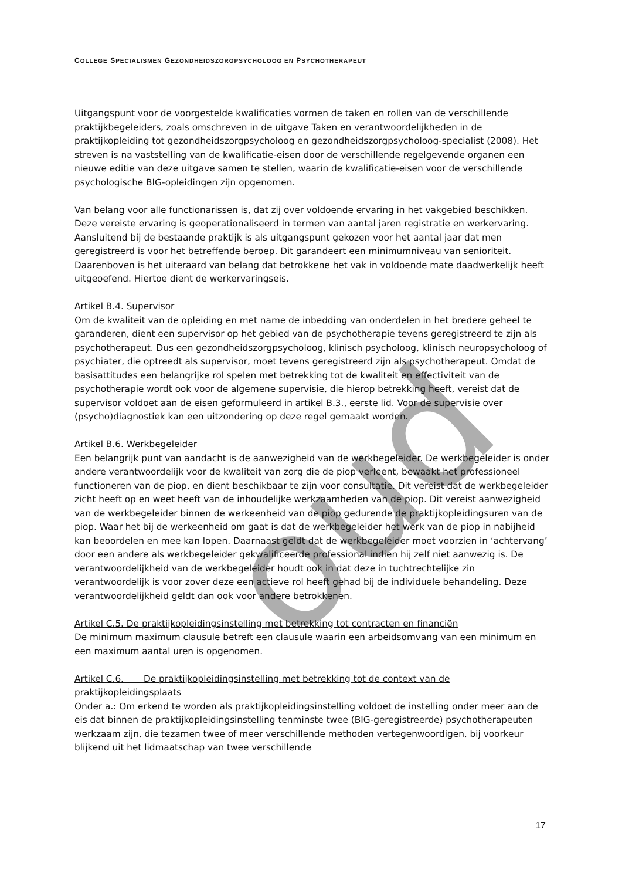oud
COLLEGE SPECIALISMEN GEZONDHEIDSZORGPSYCHOLOOG EN PSYCHOTHERAPEUT
Uitgangspunt voor de voorgestelde kwalificaties vormen de taken en rollen van de verschillende praktijkbegeleiders, zoals omschreven in de uitgave Taken en verantwoordelijkheden in de praktijkopleiding tot gezondheidszorgpsycholoog en gezondheidszorgpsycholoog-specialist (2008). Het streven is na vaststelling van de kwalificatie-eisen door de verschillende regelgevende organen een nieuwe editie van deze uitgave samen te stellen, waarin de kwalificatie-eisen voor de verschillende psychologische BIG-opleidingen zijn opgenomen.
Van belang voor alle functionarissen is, dat zij over voldoende ervaring in het vakgebied beschikken. Deze vereiste ervaring is geoperationaliseerd in termen van aantal jaren registratie en werkervaring. Aansluitend bij de bestaande praktijk is als uitgangspunt gekozen voor het aantal jaar dat men geregistreerd is voor het betreffende beroep. Dit garandeert een minimumniveau van senioriteit.
Daarenboven is het uiteraard van belang dat betrokkene het vak in voldoende mate daadwerkelijk heeft uitgeoefend. Hiertoe dient de werkervaringseis.
Artikel B.4. Supervisor
Om de kwaliteit van de opleiding en met name de inbedding van onderdelen in het bredere geheel te garanderen, dient een supervisor op het gebied van de psychotherapie tevens geregistreerd te zijn als psychotherapeut. Dus een gezondheidszorgpsycholoog, klinisch psycholoog, klinisch neuropsycholoog of psychiater, die optreedt als supervisor, moet tevens geregistreerd zijn als psychotherapeut. Omdat de basisattitudes een belangrijke rol spelen met betrekking tot de kwaliteit en effectiviteit van de psychotherapie wordt ook voor de algemene supervisie, die hierop betrekking heeft, vereist dat de supervisor voldoet aan de eisen geformuleerd in artikel B.3., eerste lid. Voor de supervisie over (psycho)diagnostiek kan een uitzondering op deze regel gemaakt worden.
Artikel B.6. Werkbegeleider
Een belangrijk punt van aandacht is de aanwezigheid van de werkbegeleider. De werkbegeleider is onder andere verantwoordelijk voor de kwaliteit van zorg die de piop verleent, bewaakt het professioneel functioneren van de piop, en dient beschikbaar te zijn voor consultatie. Dit vereist dat de werkbegeleider zicht heeft op en weet heeft van de inhoudelijke werkzaamheden van de piop. Dit vereist aanwezigheid van de werkbegeleider binnen de werkeenheid van de piop gedurende de praktijkopleidingsuren van de piop. Waar het bij de werkeenheid om gaat is dat de werkbegeleider het werk van de piop in nabijheid kan beoordelen en mee kan lopen. Daarnaast geldt dat de werkbegeleider moet voorzien in ‘achtervang’ door een andere als werkbegeleider gekwalificeerde professional indien hij zelf niet aanwezig is. De verantwoordelijkheid van de werkbegeleider houdt ook in dat deze in tuchtrechtelijke zin verantwoordelijk is voor zover deze een actieve rol heeft gehad bij de individuele behandeling. Deze verantwoordelijkheid geldt dan ook voor andere betrokkenen.
Artikel C.5. De praktijkopleidingsinstelling met betrekking tot contracten en financiën
De minimum maximum clausule betreft een clausule waarin een arbeidsomvang van een minimum en een maximum aantal uren is opgenomen.
Artikel C.6. De praktijkopleidingsinstelling met betrekking tot de context van de praktijkopleidingsplaats
Onder a.: Om erkend te worden als praktijkopleidingsinstelling voldoet de instelling onder meer aan de eis dat binnen de praktijkopleidingsinstelling tenminste twee (BIG-geregistreerde) psychotherapeuten werkzaam zijn, die tezamen twee of meer verschillende methoden vertegenwoordigen, bij voorkeur blijkend uit het lidmaatschap van twee verschillende
17